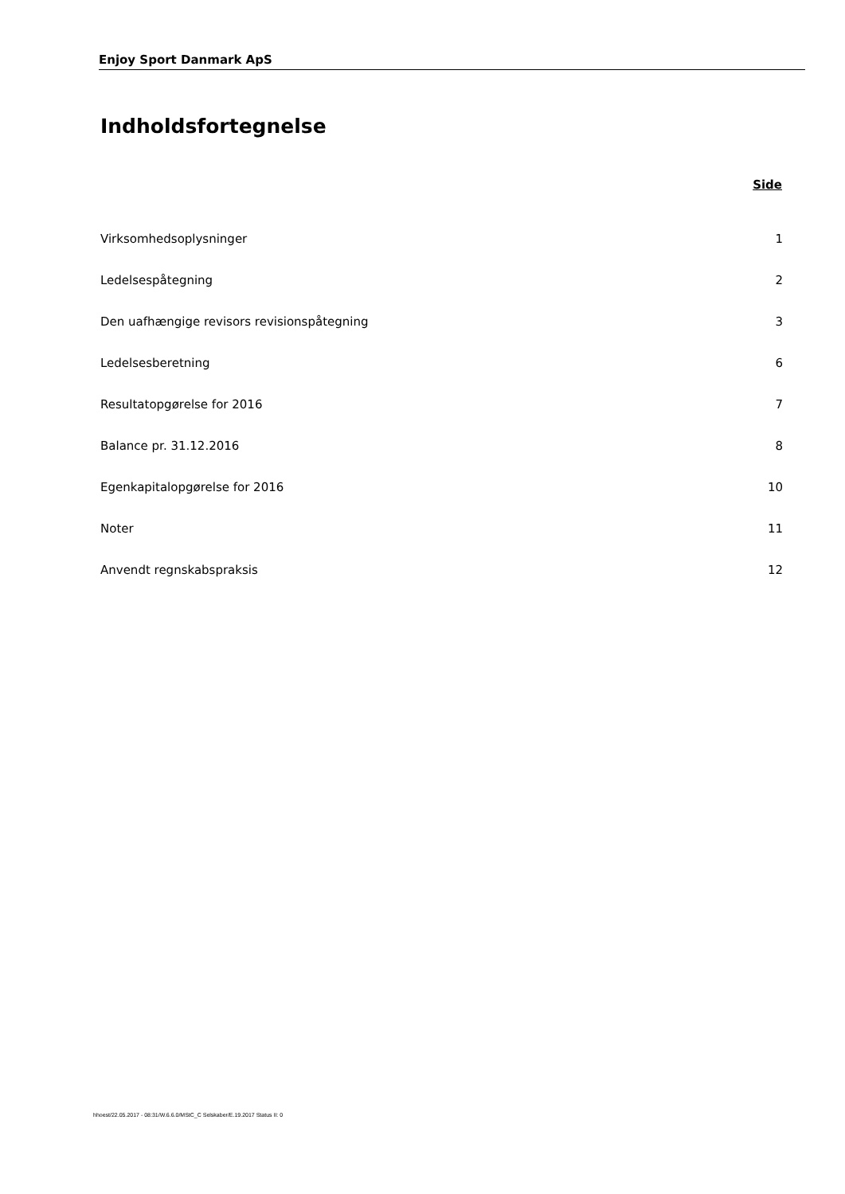Enjoy Sport Danmark ApS
Indholdsfortegnelse
| | Side |
| Virksomhedsoplysninger | 1 |
| Ledelsespåtegning | 2 |
| Den uafhængige revisors revisionspåtegning | 3 |
| Ledelsesberetning | 6 |
| Resultatopgørelse for 2016 | 7 |
| Balance pr. 31.12.2016 | 8 |
| Egenkapitalopgørelse for 2016 | 10 |
| Noter | 11 |
| Anvendt regnskabspraksis | 12 |
hhoest/22.05.2017 - 08:31/W.6.6.0/MStC_C Selskaber/E.19.2017 Status II: 0